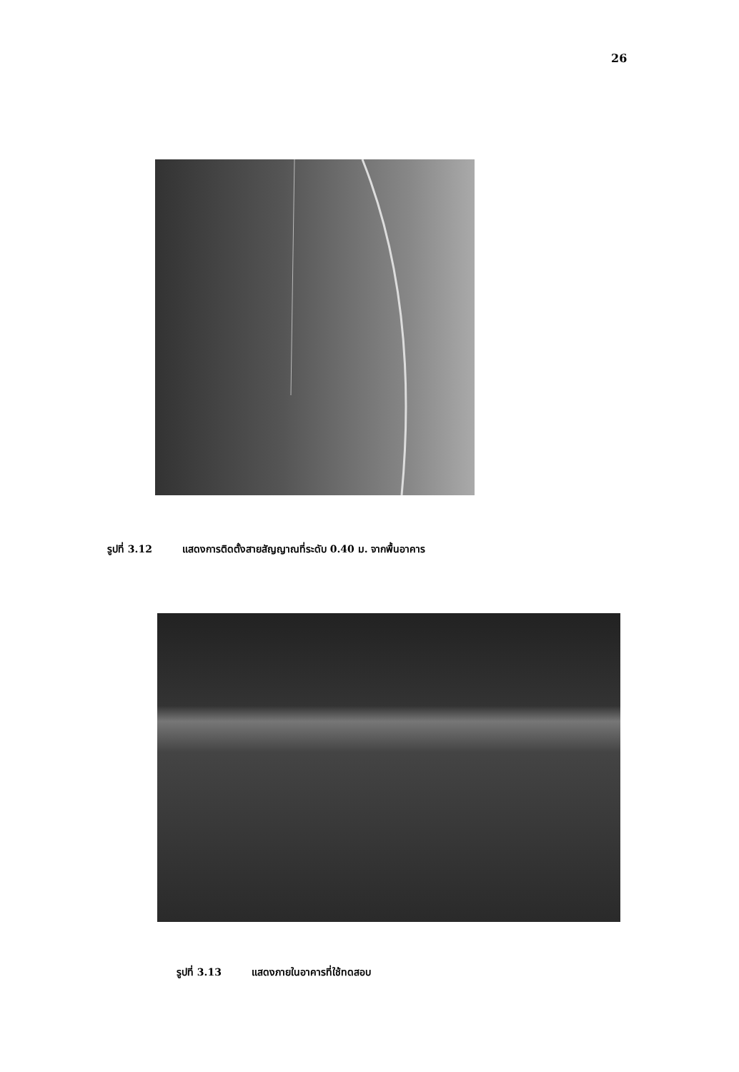26
รูปที่ 3.12 แสดงการติดตั้งสายสัญญาณที่ระดับ 0.40 ม. จากพื้นอาคาร
รูปที่ 3.13 แสดงภายในอาคารที่ใช้ทดสอบ